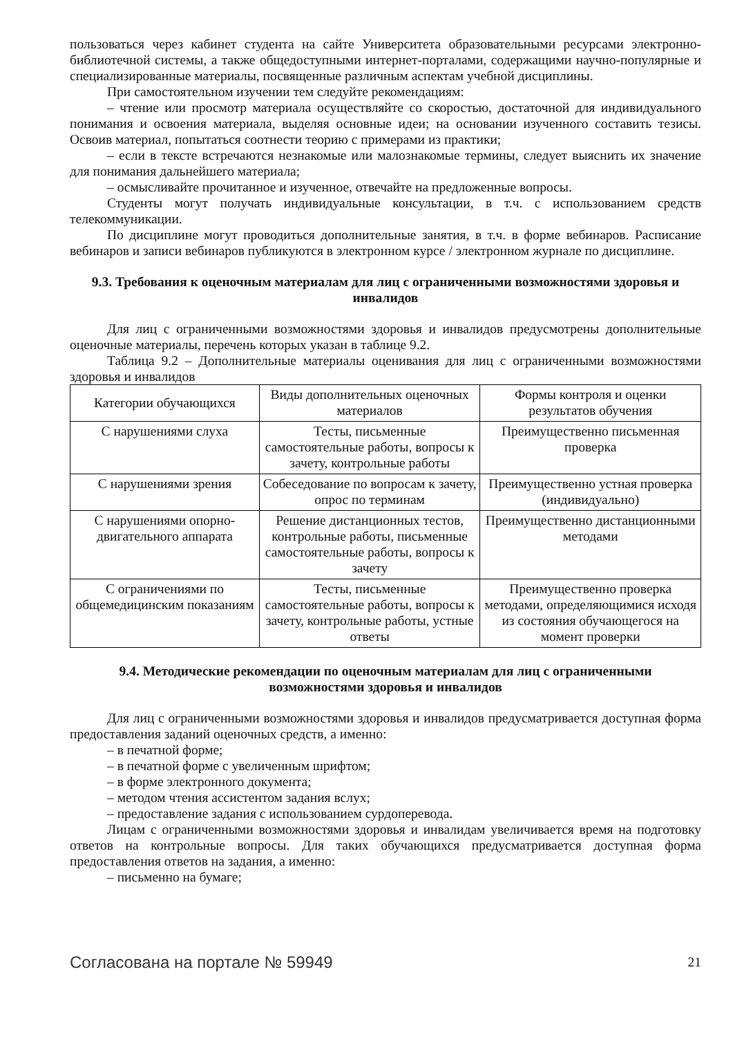пользоваться через кабинет студента на сайте Университета образовательными ресурсами электронно-библиотечной системы, а также общедоступными интернет-порталами, содержащими научно-популярные и специализированные материалы, посвященные различным аспектам учебной дисциплины.
При самостоятельном изучении тем следуйте рекомендациям:
– чтение или просмотр материала осуществляйте со скоростью, достаточной для индивидуального понимания и освоения материала, выделяя основные идеи; на основании изученного составить тезисы. Освоив материал, попытаться соотнести теорию с примерами из практики;
– если в тексте встречаются незнакомые или малознакомые термины, следует выяснить их значение для понимания дальнейшего материала;
– осмысливайте прочитанное и изученное, отвечайте на предложенные вопросы.
Студенты могут получать индивидуальные консультации, в т.ч. с использованием средств телекоммуникации.
По дисциплине могут проводиться дополнительные занятия, в т.ч. в форме вебинаров. Расписание вебинаров и записи вебинаров публикуются в электронном курсе / электронном журнале по дисциплине.
9.3. Требования к оценочным материалам для лиц с ограниченными возможностями здоровья и инвалидов
Для лиц с ограниченными возможностями здоровья и инвалидов предусмотрены дополнительные оценочные материалы, перечень которых указан в таблице 9.2.
Таблица 9.2 – Дополнительные материалы оценивания для лиц с ограниченными возможностями здоровья и инвалидов
| Категории обучающихся | Виды дополнительных оценочных материалов | Формы контроля и оценки результатов обучения |
| С нарушениями слуха | Тесты, письменные самостоятельные работы, вопросы к зачету, контрольные работы | Преимущественно письменная проверка |
| С нарушениями зрения | Собеседование по вопросам к зачету, опрос по терминам | Преимущественно устная проверка (индивидуально) |
| С нарушениями опорно-двигательного аппарата | Решение дистанционных тестов, контрольные работы, письменные самостоятельные работы, вопросы к зачету | Преимущественно дистанционными методами |
| С ограничениями по общемедицинским показаниям | Тесты, письменные самостоятельные работы, вопросы к зачету, контрольные работы, устные ответы | Преимущественно проверка методами, определяющимися исходя из состояния обучающегося на момент проверки |
9.4. Методические рекомендации по оценочным материалам для лиц с ограниченными возможностями здоровья и инвалидов
Для лиц с ограниченными возможностями здоровья и инвалидов предусматривается доступная форма предоставления заданий оценочных средств, а именно:
– в печатной форме;
– в печатной форме с увеличенным шрифтом;
– в форме электронного документа;
– методом чтения ассистентом задания вслух;
– предоставление задания с использованием сурдоперевода.
Лицам с ограниченными возможностями здоровья и инвалидам увеличивается время на подготовку ответов на контрольные вопросы. Для таких обучающихся предусматривается доступная форма предоставления ответов на задания, а именно:
– письменно на бумаге;
Согласована на портале № 59949 21